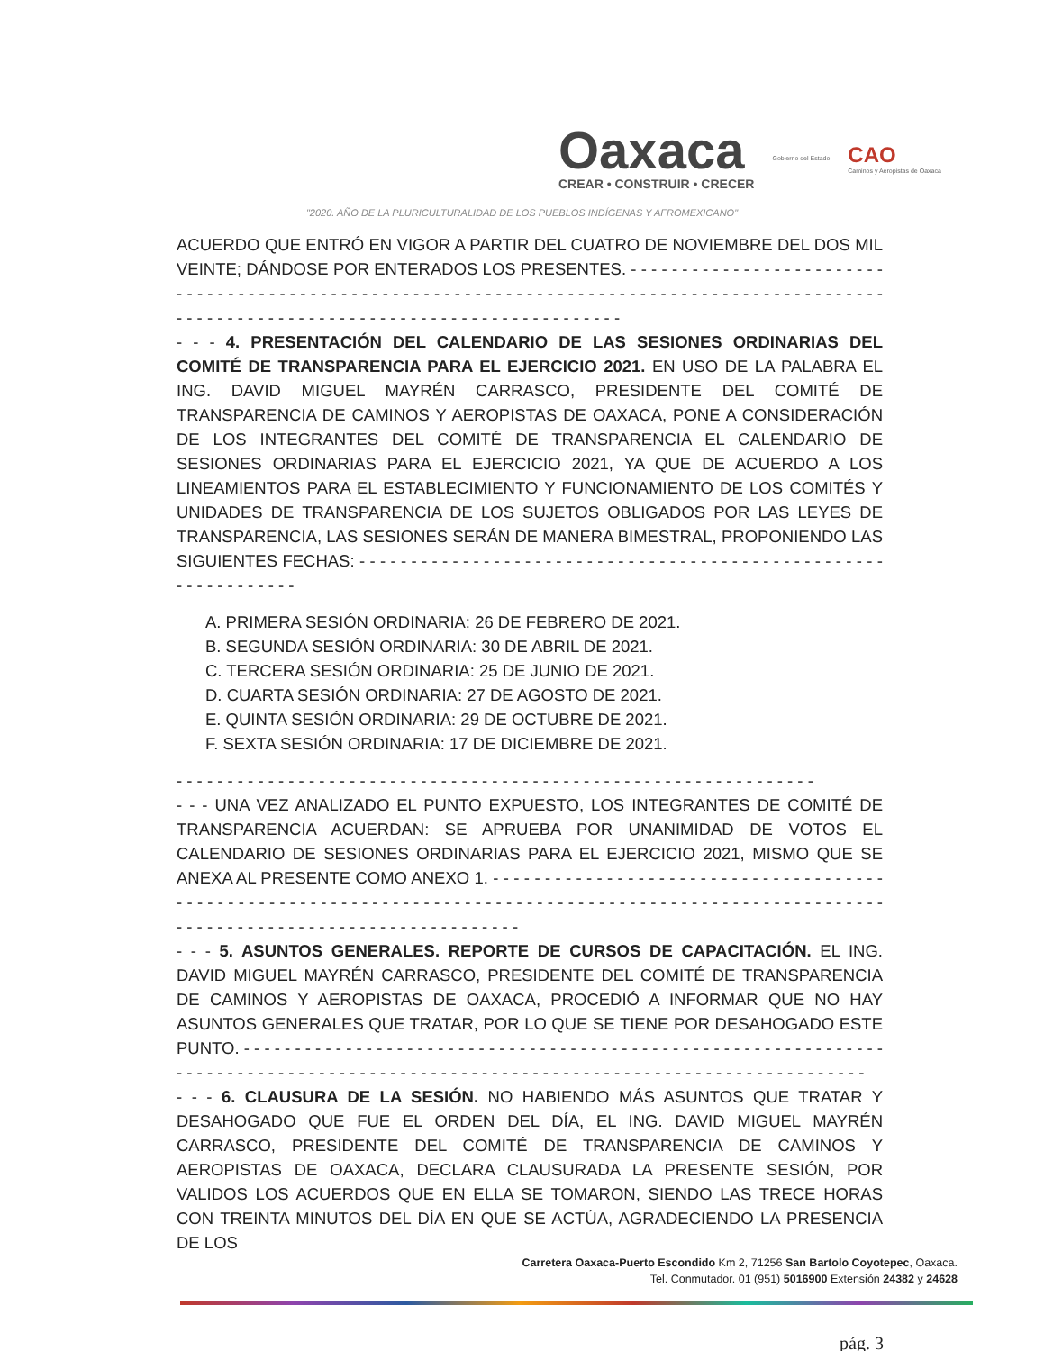Oaxaca
CREAR • CONSTRUIR • CRECER
Gobierno del Estado
CAO
Caminos y Aeropistas de Oaxaca
"2020. AÑO DE LA PLURICULTURALIDAD DE LOS PUEBLOS INDÍGENAS Y AFROMEXICANO"
ACUERDO QUE ENTRÓ EN VIGOR A PARTIR DEL CUATRO DE NOVIEMBRE DEL DOS MIL VEINTE; DÁNDOSE POR ENTERADOS LOS PRESENTES. - - - - - - - - - - - - - - - - - - - - - - - - - - - - - - - - - - - - - - - - - - - - - - - - - - - - - - - - - - - - - - - - - - - - - - - - - - - - - - - - - - - - - - - - - - - - - - - - - - - - - - - - - - - - - - - - - - - - - - - - - - - - - - - - - - - - - - - - - -
- - - 4. PRESENTACIÓN DEL CALENDARIO DE LAS SESIONES ORDINARIAS DEL COMITÉ DE TRANSPARENCIA PARA EL EJERCICIO 2021. EN USO DE LA PALABRA EL ING. DAVID MIGUEL MAYRÉN CARRASCO, PRESIDENTE DEL COMITÉ DE TRANSPARENCIA DE CAMINOS Y AEROPISTAS DE OAXACA, PONE A CONSIDERACIÓN DE LOS INTEGRANTES DEL COMITÉ DE TRANSPARENCIA EL CALENDARIO DE SESIONES ORDINARIAS PARA EL EJERCICIO 2021, YA QUE DE ACUERDO A LOS LINEAMIENTOS PARA EL ESTABLECIMIENTO Y FUNCIONAMIENTO DE LOS COMITÉS Y UNIDADES DE TRANSPARENCIA DE LOS SUJETOS OBLIGADOS POR LAS LEYES DE TRANSPARENCIA, LAS SESIONES SERÁN DE MANERA BIMESTRAL, PROPONIENDO LAS SIGUIENTES FECHAS: - - - - - - - - - - - - - - - - - - - - - - - - - - - - - - - - - - - - - - - - - - - - - - - - - - - - - - - - - - - - - - -
A. PRIMERA SESIÓN ORDINARIA: 26 DE FEBRERO DE 2021.
B. SEGUNDA SESIÓN ORDINARIA: 30 DE ABRIL DE 2021.
C. TERCERA SESIÓN ORDINARIA: 25 DE JUNIO DE 2021.
D. CUARTA SESIÓN ORDINARIA: 27 DE AGOSTO DE 2021.
E. QUINTA SESIÓN ORDINARIA: 29 DE OCTUBRE DE 2021.
F. SEXTA SESIÓN ORDINARIA: 17 DE DICIEMBRE DE 2021.
- - - - - - - - - - - - - - - - - - - - - - - - - - - - - - - - - - - - - - - - - - - - - - - - - - - - - - - - - - - - - - -
- - - UNA VEZ ANALIZADO EL PUNTO EXPUESTO, LOS INTEGRANTES DE COMITÉ DE TRANSPARENCIA ACUERDAN: SE APRUEBA POR UNANIMIDAD DE VOTOS EL CALENDARIO DE SESIONES ORDINARIAS PARA EL EJERCICIO 2021, MISMO QUE SE ANEXA AL PRESENTE COMO ANEXO 1. - - - - - - - - - - - - - - - - - - - - - - - - - - - - - - - - - - - - - - - - - - - - - - - - - - - - - - - - - - - - - - - - - - - - - - - - - - - - - - - - - - - - - - - - - - - - - - - - - - - - - - - - - - - - - - - - - - - - - - - - - - - - - - - - - - - - - - - - - - - - -
- - - 5. ASUNTOS GENERALES. REPORTE DE CURSOS DE CAPACITACIÓN. EL ING. DAVID MIGUEL MAYRÉN CARRASCO, PRESIDENTE DEL COMITÉ DE TRANSPARENCIA DE CAMINOS Y AEROPISTAS DE OAXACA, PROCEDIÓ A INFORMAR QUE NO HAY ASUNTOS GENERALES QUE TRATAR, POR LO QUE SE TIENE POR DESAHOGADO ESTE PUNTO. - - - - - - - - - - - - - - - - - - - - - - - - - - - - - - - - - - - - - - - - - - - - - - - - - - - - - - - - - - - - - - - - - - - - - - - - - - - - - - - - - - - - - - - - - - - - - - - - - - - - - - - - - - - - - - - - - - - - - - - - - - - - - - - - - - -
- - - 6. CLAUSURA DE LA SESIÓN. NO HABIENDO MÁS ASUNTOS QUE TRATAR Y DESAHOGADO QUE FUE EL ORDEN DEL DÍA, EL ING. DAVID MIGUEL MAYRÉN CARRASCO, PRESIDENTE DEL COMITÉ DE TRANSPARENCIA DE CAMINOS Y AEROPISTAS DE OAXACA, DECLARA CLAUSURADA LA PRESENTE SESIÓN, POR VALIDOS LOS ACUERDOS QUE EN ELLA SE TOMARON, SIENDO LAS TRECE HORAS CON TREINTA MINUTOS DEL DÍA EN QUE SE ACTÚA, AGRADECIENDO LA PRESENCIA DE LOS
Carretera Oaxaca-Puerto Escondido Km 2, 71256 San Bartolo Coyotepec, Oaxaca.
Tel. Conmutador. 01 (951) 5016900 Extensión 24382 y 24628
pág. 3